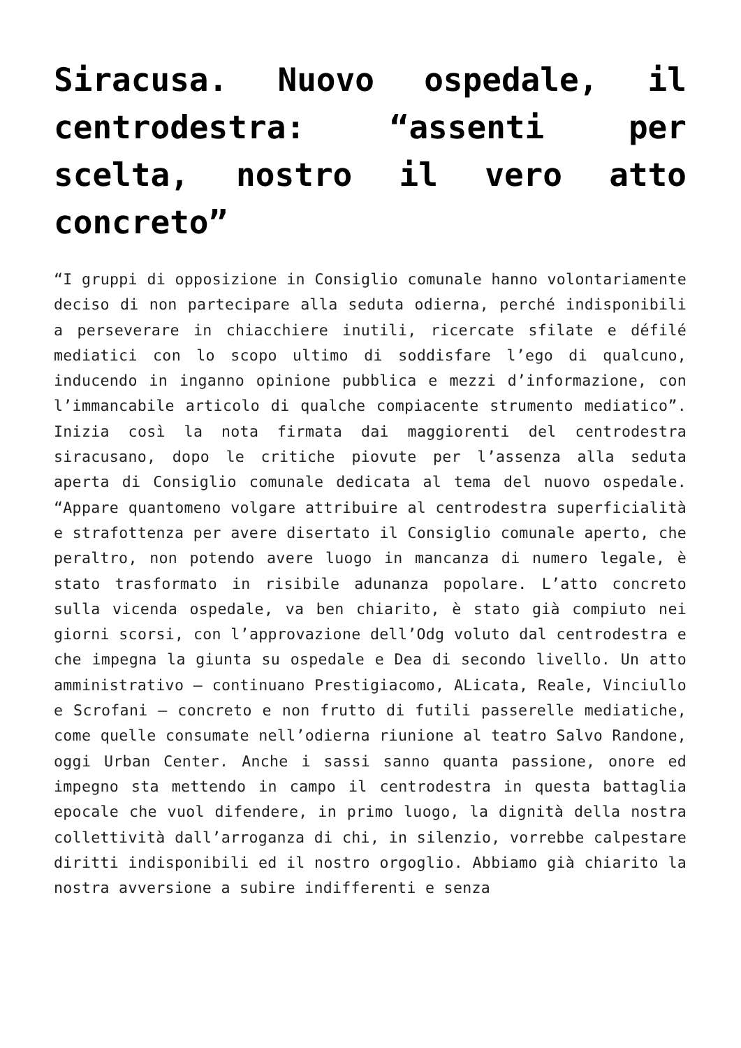Siracusa. Nuovo ospedale, il centrodestra: “assenti per scelta, nostro il vero atto concreto”
“I gruppi di opposizione in Consiglio comunale hanno volontariamente deciso di non partecipare alla seduta odierna, perché indisponibili a perseverare in chiacchiere inutili, ricercate sfilate e défilé mediatici con lo scopo ultimo di soddisfare l’ego di qualcuno, inducendo in inganno opinione pubblica e mezzi d’informazione, con l’immancabile articolo di qualche compiacente strumento mediatico”. Inizia così la nota firmata dai maggiorenti del centrodestra siracusano, dopo le critiche piovute per l’assenza alla seduta aperta di Consiglio comunale dedicata al tema del nuovo ospedale. “Appare quantomeno volgare attribuire al centrodestra superficialità e strafottenza per avere disertato il Consiglio comunale aperto, che peraltro, non potendo avere luogo in mancanza di numero legale, è stato trasformato in risibile adunanza popolare. L’atto concreto sulla vicenda ospedale, va ben chiarito, è stato già compiuto nei giorni scorsi, con l’approvazione dell’Odg voluto dal centrodestra e che impegna la giunta su ospedale e Dea di secondo livello. Un atto amministrativo – continuano Prestigiacomo, ALicata, Reale, Vinciullo e Scrofani – concreto e non frutto di futili passerelle mediatiche, come quelle consumate nell’odierna riunione al teatro Salvo Randone, oggi Urban Center. Anche i sassi sanno quanta passione, onore ed impegno sta mettendo in campo il centrodestra in questa battaglia epocale che vuol difendere, in primo luogo, la dignità della nostra collettività dall’arroganza di chi, in silenzio, vorrebbe calpestare diritti indisponibili ed il nostro orgoglio. Abbiamo già chiarito la nostra avversione a subire indifferenti e senza